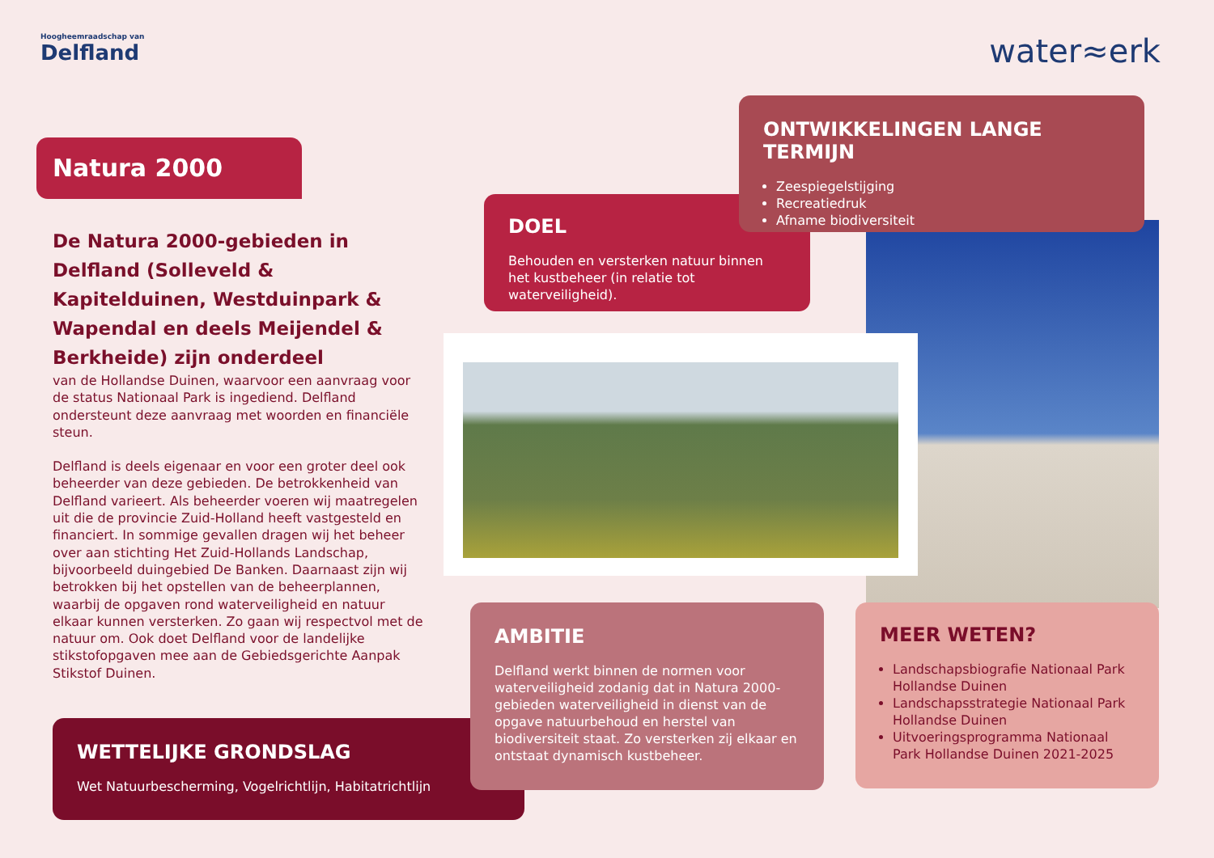Hoogheemraadschap van
Delfland
water≈erk
Natura 2000
De Natura 2000-gebieden in Delfland (Solleveld & Kapitelduinen, Westduinpark & Wapendal en deels Meijendel & Berkheide) zijn onderdeel
van de Hollandse Duinen, waarvoor een aanvraag voor de status Nationaal Park is ingediend. Delfland ondersteunt deze aanvraag met woorden en financiële steun.
Delfland is deels eigenaar en voor een groter deel ook beheerder van deze gebieden. De betrokkenheid van Delfland varieert. Als beheerder voeren wij maatregelen uit die de provincie Zuid-Holland heeft vastgesteld en financiert. In sommige gevallen dragen wij het beheer over aan stichting Het Zuid-Hollands Landschap, bijvoorbeeld duingebied De Banken. Daarnaast zijn wij betrokken bij het opstellen van de beheerplannen, waarbij de opgaven rond waterveiligheid en natuur elkaar kunnen versterken. Zo gaan wij respectvol met de natuur om. Ook doet Delfland voor de landelijke stikstofopgaven mee aan de Gebiedsgerichte Aanpak Stikstof Duinen.
DOEL
Behouden en versterken natuur binnen het kustbeheer (in relatie tot waterveiligheid).
ONTWIKKELINGEN LANGE TERMIJN
Zeespiegelstijging
Recreatiedruk
Afname biodiversiteit
WETTELIJKE GRONDSLAG
Wet Natuurbescherming, Vogelrichtlijn, Habitatrichtlijn
AMBITIE
Delfland werkt binnen de normen voor waterveiligheid zodanig dat in Natura 2000-gebieden waterveiligheid in dienst van de opgave natuurbehoud en herstel van biodiversiteit staat. Zo versterken zij elkaar en ontstaat dynamisch kustbeheer.
MEER WETEN?
Landschapsbiografie Nationaal Park Hollandse Duinen
Landschapsstrategie Nationaal Park Hollandse Duinen
Uitvoeringsprogramma Nationaal Park Hollandse Duinen 2021-2025